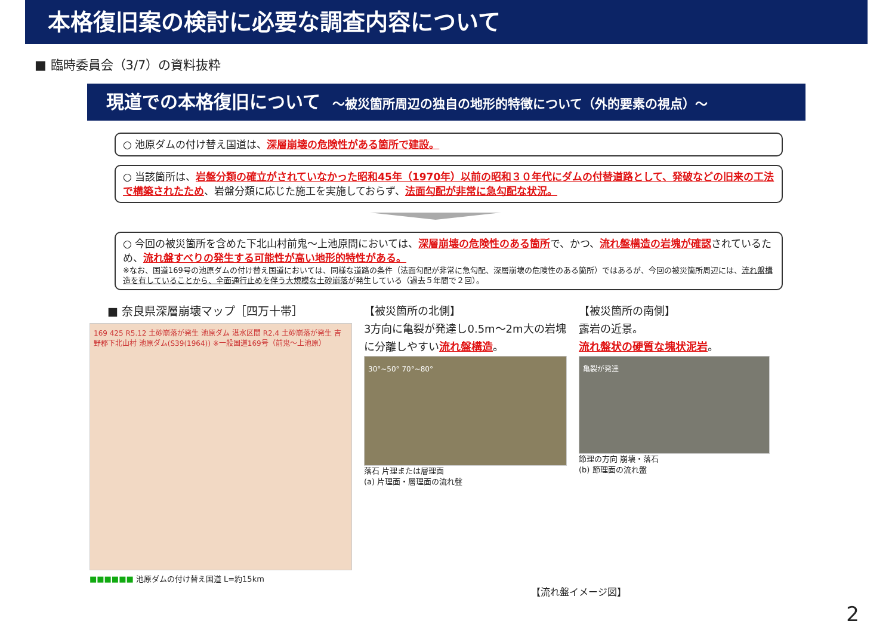本格復旧案の検討に必要な調査内容について
■ 臨時委員会（3/7）の資料抜粋
現道での本格復旧について ～被災箇所周辺の独自の地形的特徴について（外的要素の視点）～
○ 池原ダムの付け替え国道は、深層崩壊の危険性がある箇所で建設。
○ 当該箇所は、岩盤分類の確立がされていなかった昭和45年（1970年）以前の昭和３０年代にダムの付替道路として、発破などの旧来の工法で構築されたため、岩盤分類に応じた施工を実施しておらず、法面勾配が非常に急勾配な状況。
○ 今回の被災箇所を含めた下北山村前鬼～上池原間においては、深層崩壊の危険性のある箇所で、かつ、流れ盤構造の岩塊が確認されているため、流れ盤すべりの発生する可能性が高い地形的特性がある。
※なお、国道169号の池原ダムの付け替え国道においては、同様な道路の条件（法面勾配が非常に急勾配、深層崩壊の危険性のある箇所）ではあるが、今回の被災箇所周辺には、流れ盤構造を有していることから、全面通行止めを伴う大規模な土砂崩落が発生している（過去５年間で２回）。
■ 奈良県深層崩壊マップ［四万十帯］
169 425 R5.12 土砂崩落が発生 池原ダム 湛水区間 R2.4 土砂崩落が発生 吉野郡下北山村 池原ダム(S39(1964)) ※一般国道169号（前鬼～上池原）
■■■■■■ 池原ダムの付け替え国道 L=約15km
【被災箇所の北側】
3方向に亀裂が発達し0.5m～2m大の岩塊に分離しやすい流れ盤構造。
30°~50° 70°~80°
落石 片理または層理面
(a) 片理面・層理面の流れ盤
【被災箇所の南側】
露岩の近景。
流れ盤状の硬質な塊状泥岩。
亀裂が発達
節理の方向 崩壊・落石
(b) 節理面の流れ盤
【流れ盤イメージ図】
2